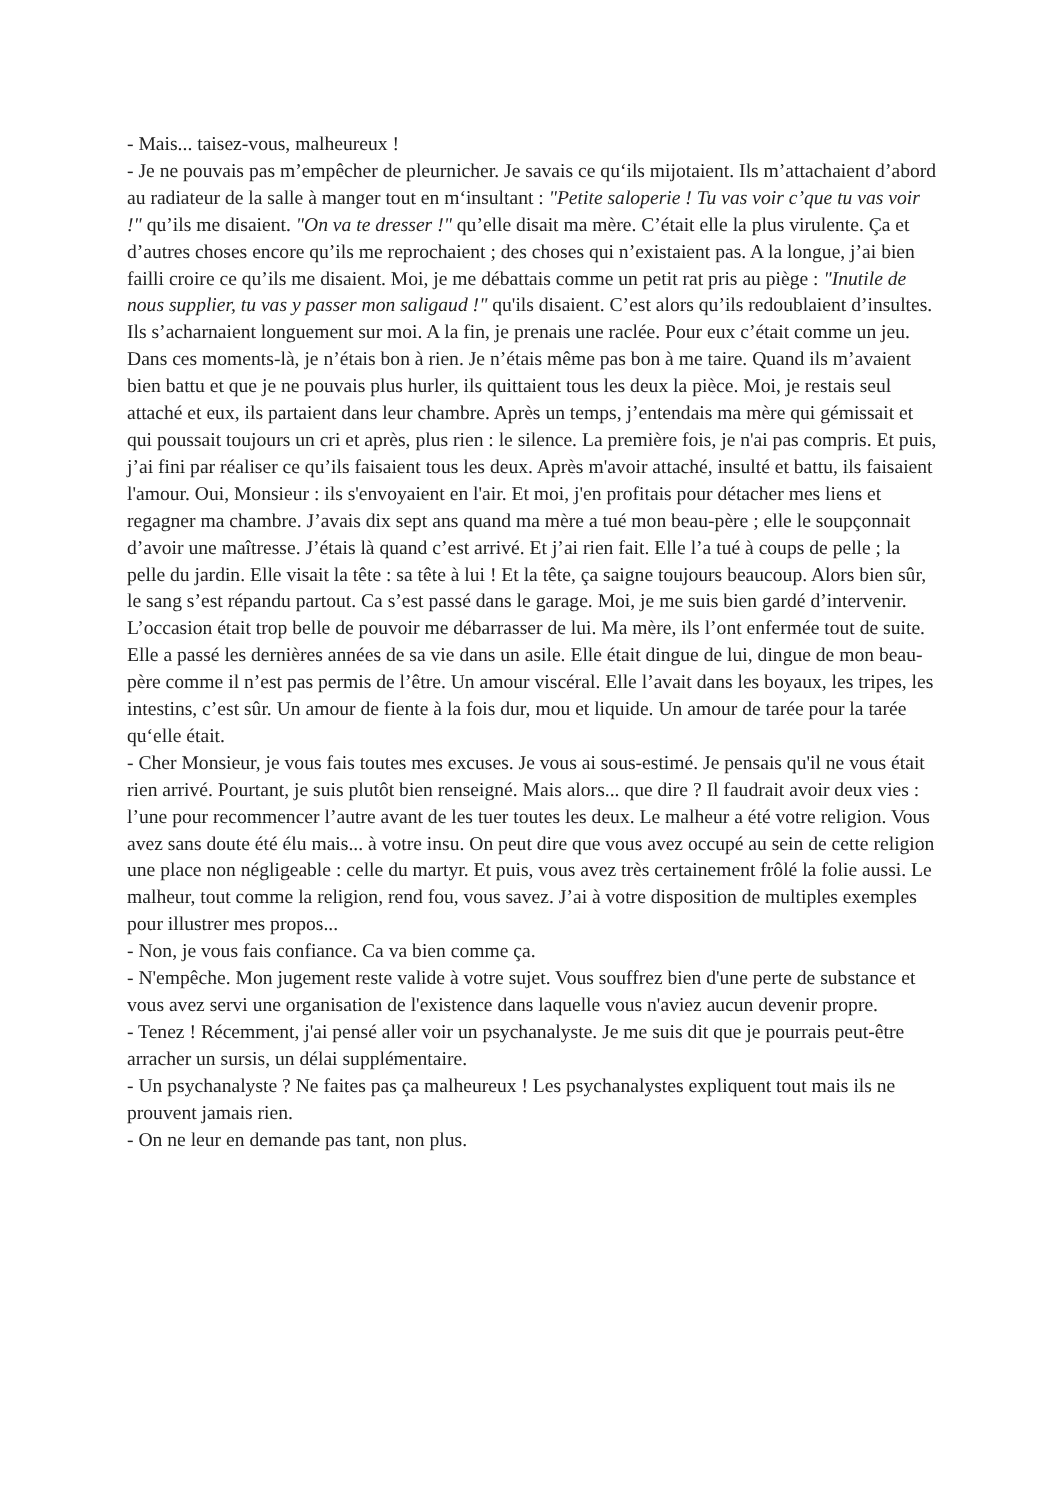- Mais... taisez-vous, malheureux !
- Je ne pouvais pas m’empêcher de pleurnicher. Je savais ce qu‘ils mijotaient. Ils m’attachaient d’abord au radiateur de la salle à manger tout en m‘insultant : "Petite saloperie ! Tu vas voir c’que tu vas voir !" qu’ils me disaient. "On va te dresser !" qu’elle disait ma mère. C’était elle la plus virulente. Ça et d’autres choses encore qu’ils me reprochaient ; des choses qui n’existaient pas. A la longue, j’ai bien failli croire ce qu’ils me disaient. Moi, je me débattais comme un petit rat pris au piège : "Inutile de nous supplier, tu vas y passer mon saligaud !" qu'ils disaient. C’est alors qu’ils redoublaient d’insultes. Ils s’acharnaient longuement sur moi. A la fin, je prenais une raclée. Pour eux c’était comme un jeu. Dans ces moments-là, je n’étais bon à rien. Je n’étais même pas bon à me taire. Quand ils m’avaient bien battu et que je ne pouvais plus hurler, ils quittaient tous les deux la pièce. Moi, je restais seul attaché et eux, ils partaient dans leur chambre. Après un temps, j’entendais ma mère qui gémissait et qui poussait toujours un cri et après, plus rien : le silence. La première fois, je n'ai pas compris. Et puis, j’ai fini par réaliser ce qu’ils faisaient tous les deux. Après m'avoir attaché, insulté et battu, ils faisaient l'amour. Oui, Monsieur : ils s'envoyaient en l'air. Et moi, j'en profitais pour détacher mes liens et regagner ma chambre. J’avais dix sept ans quand ma mère a tué mon beau-père ; elle le soupçonnait d’avoir une maîtresse. J’étais là quand c’est arrivé. Et j’ai rien fait. Elle l’a tué à coups de pelle ; la pelle du jardin. Elle visait la tête : sa tête à lui ! Et la tête, ça saigne toujours beaucoup. Alors bien sûr, le sang s’est répandu partout. Ca s’est passé dans le garage. Moi, je me suis bien gardé d’intervenir. L’occasion était trop belle de pouvoir me débarrasser de lui. Ma mère, ils l’ont enfermée tout de suite. Elle a passé les dernières années de sa vie dans un asile. Elle était dingue de lui, dingue de mon beau-père comme il n’est pas permis de l’être. Un amour viscéral. Elle l’avait dans les boyaux, les tripes, les intestins, c’est sûr. Un amour de fiente à la fois dur, mou et liquide. Un amour de tarée pour la tarée qu‘elle était.
- Cher Monsieur, je vous fais toutes mes excuses. Je vous ai sous-estimé. Je pensais qu'il ne vous était rien arrivé. Pourtant, je suis plutôt bien renseigné. Mais alors... que dire ? Il faudrait avoir deux vies : l’une pour recommencer l’autre avant de les tuer toutes les deux. Le malheur a été votre religion. Vous avez sans doute été élu mais... à votre insu. On peut dire que vous avez occupé au sein de cette religion une place non négligeable : celle du martyr. Et puis, vous avez très certainement frôlé la folie aussi. Le malheur, tout comme la religion, rend fou, vous savez. J’ai à votre disposition de multiples exemples pour illustrer mes propos...
- Non, je vous fais confiance. Ca va bien comme ça.
- N'empêche. Mon jugement reste valide à votre sujet. Vous souffrez bien d'une perte de substance et vous avez servi une organisation de l'existence dans laquelle vous n'aviez aucun devenir propre.
- Tenez ! Récemment, j'ai pensé aller voir un psychanalyste. Je me suis dit que je pourrais peut-être arracher un sursis, un délai supplémentaire.
- Un psychanalyste ? Ne faites pas ça malheureux ! Les psychanalystes expliquent tout mais ils ne prouvent jamais rien.
- On ne leur en demande pas tant, non plus.